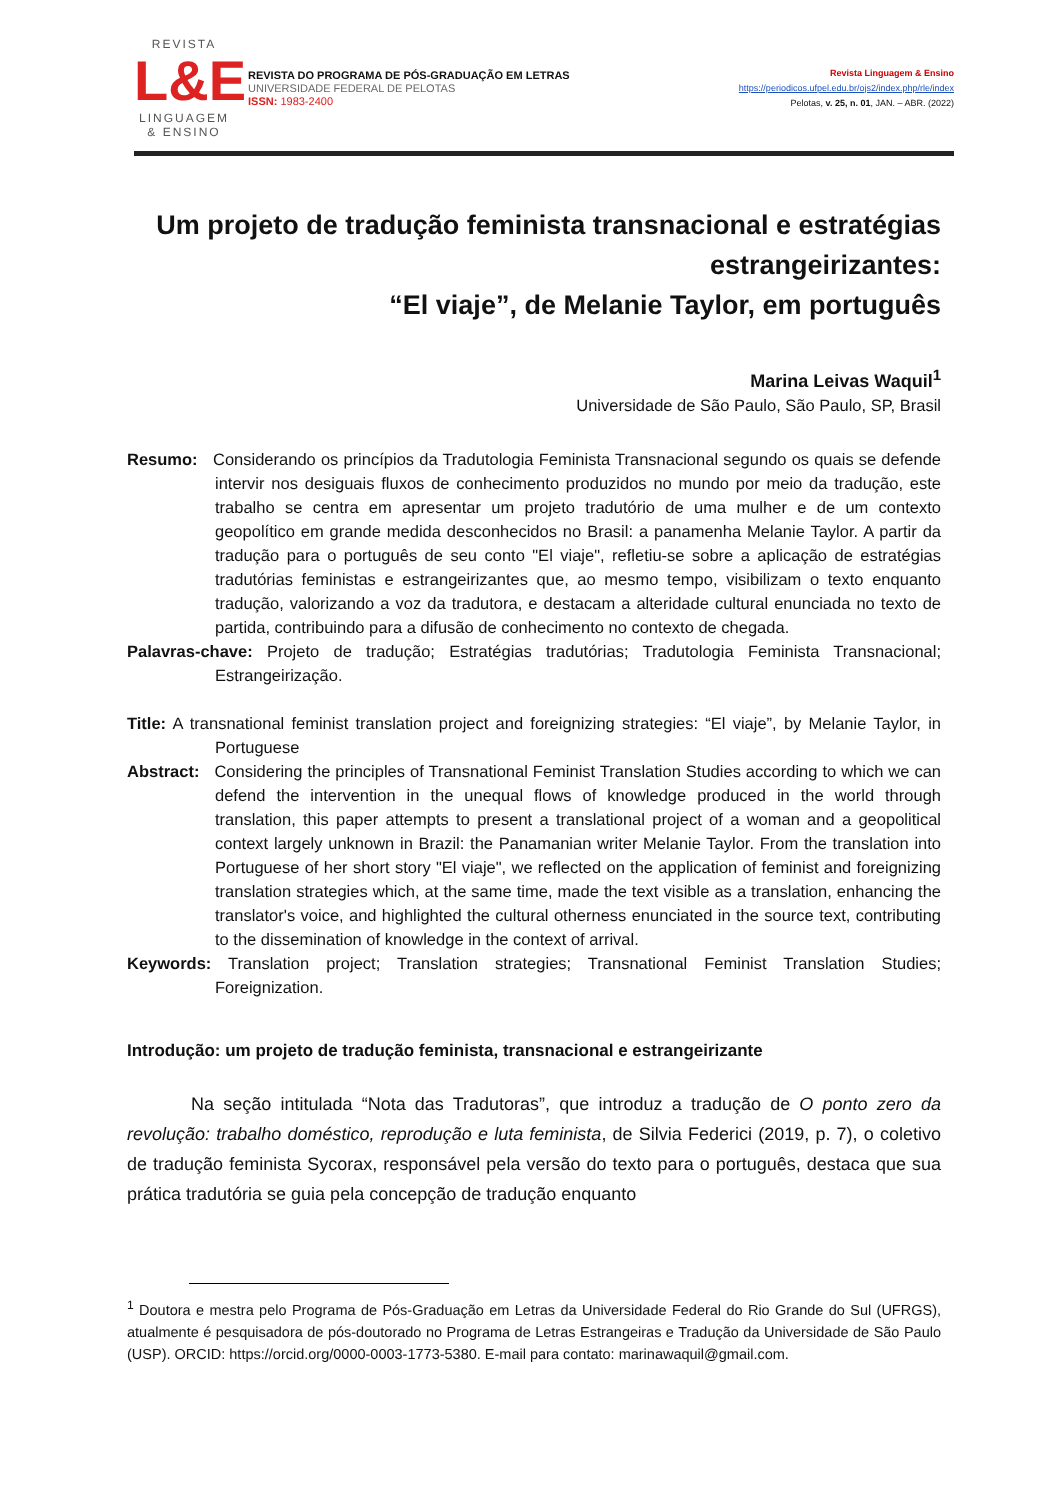REVISTA
L&E
LINGUAGEM
& ENSINO
REVISTA DO PROGRAMA DE PÓS-GRADUAÇÃO EM LETRAS
UNIVERSIDADE FEDERAL DE PELOTAS
ISSN: 1983-2400
Revista Linguagem & Ensino
https://periodicos.ufpel.edu.br/ojs2/index.php/rle/index
Pelotas, v. 25, n. 01, JAN. – ABR. (2022)
Um projeto de tradução feminista transnacional e estratégias estrangeirizantes:
“El viaje”, de Melanie Taylor, em português
Marina Leivas Waquil<sup>1</sup>
Universidade de São Paulo, São Paulo, SP, Brasil
Resumo: Considerando os princípios da Tradutologia Feminista Transnacional segundo os quais se defende intervir nos desiguais fluxos de conhecimento produzidos no mundo por meio da tradução, este trabalho se centra em apresentar um projeto tradutório de uma mulher e de um contexto geopolítico em grande medida desconhecidos no Brasil: a panamenha Melanie Taylor. A partir da tradução para o português de seu conto "El viaje", refletiu-se sobre a aplicação de estratégias tradutórias feministas e estrangeirizantes que, ao mesmo tempo, visibilizam o texto enquanto tradução, valorizando a voz da tradutora, e destacam a alteridade cultural enunciada no texto de partida, contribuindo para a difusão de conhecimento no contexto de chegada.
Palavras-chave: Projeto de tradução; Estratégias tradutórias; Tradutologia Feminista Transnacional; Estrangeirização.
Title: A transnational feminist translation project and foreignizing strategies: “El viaje”, by Melanie Taylor, in Portuguese
Abstract: Considering the principles of Transnational Feminist Translation Studies according to which we can defend the intervention in the unequal flows of knowledge produced in the world through translation, this paper attempts to present a translational project of a woman and a geopolitical context largely unknown in Brazil: the Panamanian writer Melanie Taylor. From the translation into Portuguese of her short story "El viaje", we reflected on the application of feminist and foreignizing translation strategies which, at the same time, made the text visible as a translation, enhancing the translator's voice, and highlighted the cultural otherness enunciated in the source text, contributing to the dissemination of knowledge in the context of arrival.
Keywords: Translation project; Translation strategies; Transnational Feminist Translation Studies; Foreignization.
Introdução: um projeto de tradução feminista, transnacional e estrangeirizante
Na seção intitulada “Nota das Tradutoras”, que introduz a tradução de O ponto zero da revolução: trabalho doméstico, reprodução e luta feminista, de Silvia Federici (2019, p. 7), o coletivo de tradução feminista Sycorax, responsável pela versão do texto para o português, destaca que sua prática tradutória se guia pela concepção de tradução enquanto
<sup>1</sup> Doutora e mestra pelo Programa de Pós-Graduação em Letras da Universidade Federal do Rio Grande do Sul (UFRGS), atualmente é pesquisadora de pós-doutorado no Programa de Letras Estrangeiras e Tradução da Universidade de São Paulo (USP). ORCID: https://orcid.org/0000-0003-1773-5380. E-mail para contato: marinawaquil@gmail.com.